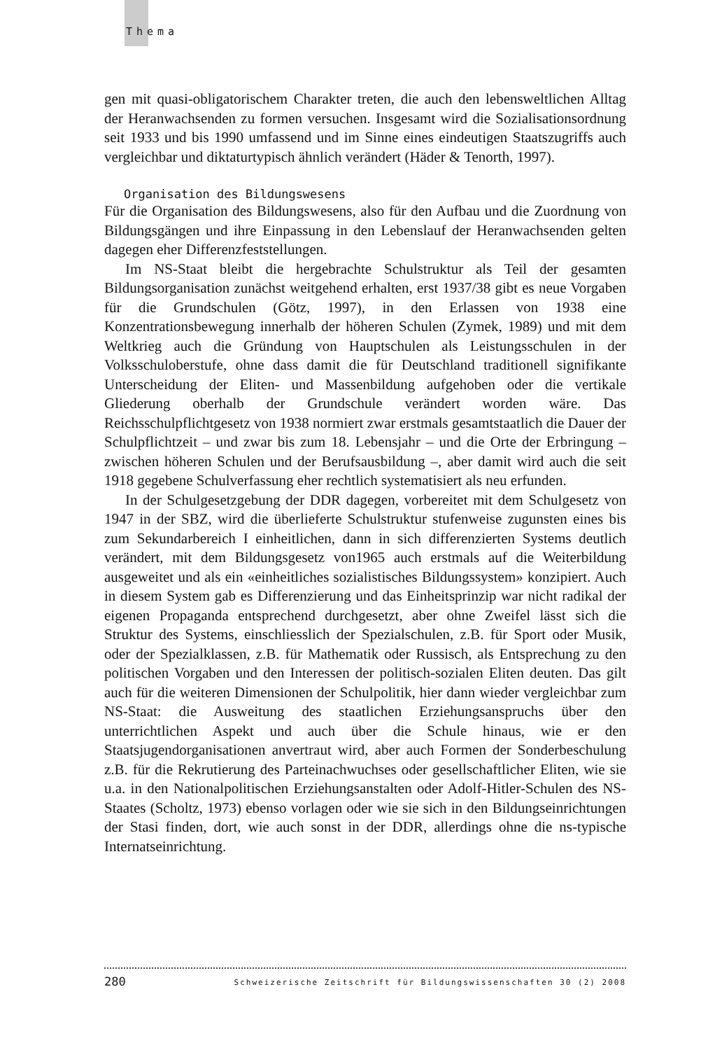Thema
gen mit quasi-obligatorischem Charakter treten, die auch den lebensweltlichen Alltag der Heranwachsenden zu formen versuchen. Insgesamt wird die Sozialisationsordnung seit 1933 und bis 1990 umfassend und im Sinne eines eindeutigen Staatszugriffs auch vergleichbar und diktaturtypisch ähnlich verändert (Häder & Tenorth, 1997).
Organisation des Bildungswesens
Für die Organisation des Bildungswesens, also für den Aufbau und die Zuordnung von Bildungsgängen und ihre Einpassung in den Lebenslauf der Heranwachsenden gelten dagegen eher Differenzfeststellungen.
Im NS-Staat bleibt die hergebrachte Schulstruktur als Teil der gesamten Bildungsorganisation zunächst weitgehend erhalten, erst 1937/38 gibt es neue Vorgaben für die Grundschulen (Götz, 1997), in den Erlassen von 1938 eine Konzentrationsbewegung innerhalb der höheren Schulen (Zymek, 1989) und mit dem Weltkrieg auch die Gründung von Hauptschulen als Leistungsschulen in der Volksschuloberstufe, ohne dass damit die für Deutschland traditionell signifikante Unterscheidung der Eliten- und Massenbildung aufgehoben oder die vertikale Gliederung oberhalb der Grundschule verändert worden wäre. Das Reichsschulpflichtgesetz von 1938 normiert zwar erstmals gesamtstaatlich die Dauer der Schulpflichtzeit – und zwar bis zum 18. Lebensjahr – und die Orte der Erbringung – zwischen höheren Schulen und der Berufsausbildung –, aber damit wird auch die seit 1918 gegebene Schulverfassung eher rechtlich systematisiert als neu erfunden.
In der Schulgesetzgebung der DDR dagegen, vorbereitet mit dem Schulgesetz von 1947 in der SBZ, wird die überlieferte Schulstruktur stufenweise zugunsten eines bis zum Sekundarbereich I einheitlichen, dann in sich differenzierten Systems deutlich verändert, mit dem Bildungsgesetz von1965 auch erstmals auf die Weiterbildung ausgeweitet und als ein «einheitliches sozialistisches Bildungssystem» konzipiert. Auch in diesem System gab es Differenzierung und das Einheitsprinzip war nicht radikal der eigenen Propaganda entsprechend durchgesetzt, aber ohne Zweifel lässt sich die Struktur des Systems, einschliesslich der Spezialschulen, z.B. für Sport oder Musik, oder der Spezialklassen, z.B. für Mathematik oder Russisch, als Entsprechung zu den politischen Vorgaben und den Interessen der politisch-sozialen Eliten deuten. Das gilt auch für die weiteren Dimensionen der Schulpolitik, hier dann wieder vergleichbar zum NS-Staat: die Ausweitung des staatlichen Erziehungsanspruchs über den unterrichtlichen Aspekt und auch über die Schule hinaus, wie er den Staatsjugendorganisationen anvertraut wird, aber auch Formen der Sonderbeschulung z.B. für die Rekrutierung des Parteinachwuchses oder gesellschaftlicher Eliten, wie sie u.a. in den Nationalpolitischen Erziehungsanstalten oder Adolf-Hitler-Schulen des NS-Staates (Scholtz, 1973) ebenso vorlagen oder wie sie sich in den Bildungseinrichtungen der Stasi finden, dort, wie auch sonst in der DDR, allerdings ohne die ns-typische Internatseinrichtung.
280 Schweizerische Zeitschrift für Bildungswissenschaften 30 (2) 2008